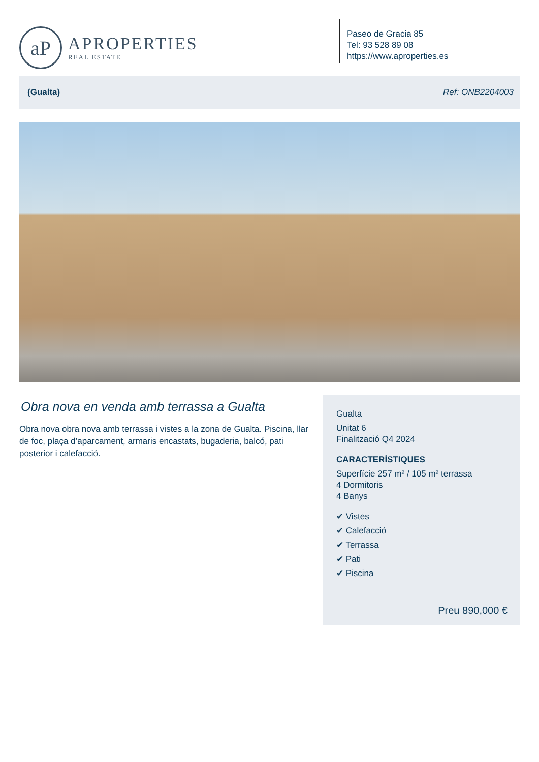aP
APROPERTIES
REAL ESTATE
Paseo de Gracia 85
Tel: 93 528 89 08
https://www.aproperties.es
(Gualta) Ref: ONB2204003
Obra nova en venda amb terrassa a Gualta
Obra nova obra nova amb terrassa i vistes a la zona de Gualta. Piscina, llar de foc, plaça d’aparcament, armaris encastats, bugaderia, balcó, pati posterior i calefacció.
Gualta
Unitat 6
Finalització Q4 2024
CARACTERÍSTIQUES
Superfície 257 m² / 105 m² terrassa
4 Dormitoris
4 Banys
✔ Vistes
✔ Calefacció
✔ Terrassa
✔ Pati
✔ Piscina
Preu 890,000 €